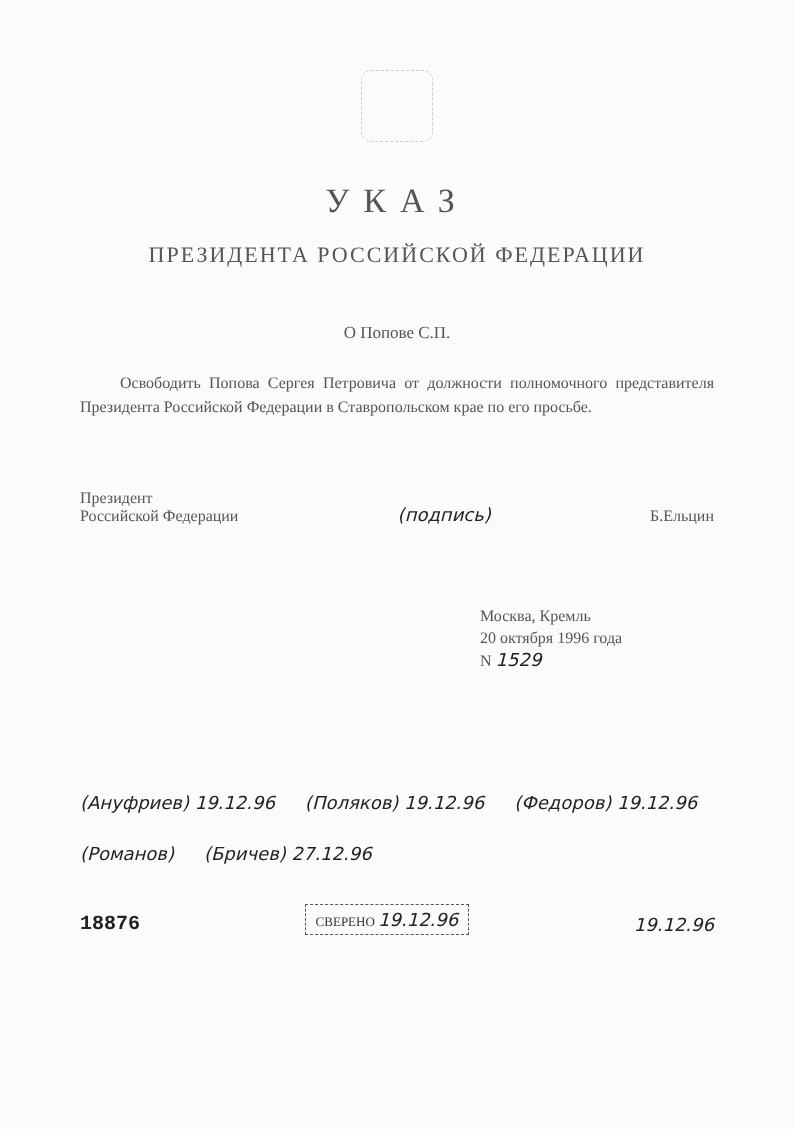УКАЗ
ПРЕЗИДЕНТА РОССИЙСКОЙ ФЕДЕРАЦИИ
О Попове С.П.
Освободить Попова Сергея Петровича от должности полномочного представителя Президента Российской Федерации в Ставропольском крае по его просьбе.
Президент
Российской Федерации
(подпись)
Б.Ельцин
Москва, Кремль
20 октября 1996 года
N 1529
(Ануфриев) 19.12.96 (Поляков) 19.12.96 (Федоров) 19.12.96 (Романов) (Бричев) 27.12.96
18876 СВЕРЕНО 19.12.96 19.12.96